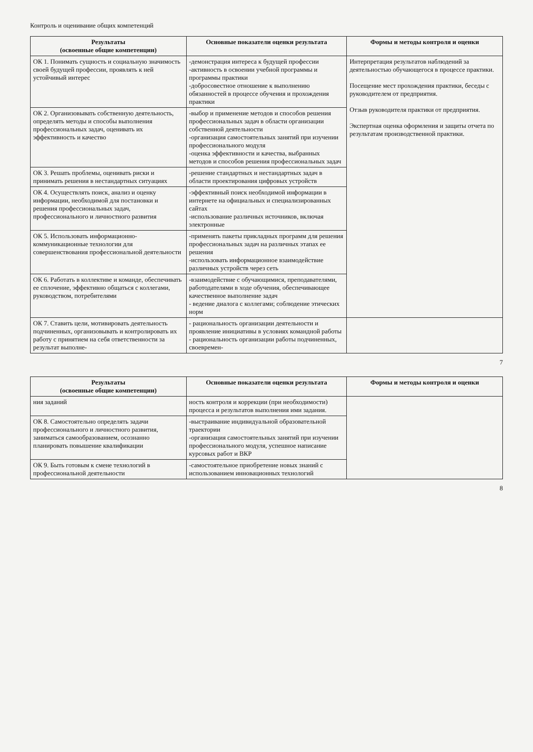Контроль и оценивание общих компетенций
| Результаты (освоенные общие компетенции) | Основные показатели оценки результата | Формы и методы контроля и оценки |
| --- | --- | --- |
| ОК 1. Понимать сущность и социальную значимость своей будущей профессии, проявлять к ней устойчивый интерес | -демонстрация интереса к будущей профессии -активность в освоении учебной программы и программы практики -добросовестное отношение к выполнению обязанностей в процессе обучения и прохождения практики | Интерпретация результатов наблюдений за деятельностью обучающегося в процессе практики. Посещение мест прохождения практики, беседы с руководителем от предприятия. Отзыв руководителя практики от предприятия. Экспертная оценка оформления и защиты отчета по результатам производственной практики. |
| ОК 2. Организовывать собственную деятельность, определять методы и способы выполнения профессиональных задач, оценивать их эффективность и качество | -выбор и применение методов и способов решения профессиональных задач в области организации собственной деятельности -организация самостоятельных занятий при изучении профессионального модуля -оценка эффективности и качества, выбранных методов и способов решения профессиональных задач | |
| ОК 3. Решать проблемы, оценивать риски и принимать решения в нестандартных ситуациях | -решение стандартных и нестандартных задач в области проектирования цифровых устройств | |
| ОК 4. Осуществлять поиск, анализ и оценку информации, необходимой для постановки и решения профессиональных задач, профессионального и личностного развития | -эффективный поиск необходимой информации в интернете на официальных и специализированных сайтах -использование различных источников, включая электронные | |
| ОК 5. Использовать информационно-коммуникационные технологии для совершенствования профессиональной деятельности | -применять пакеты прикладных программ для решения профессиональных задач на различных этапах ее решения -использовать информационное взаимодействие различных устройств через сеть | |
| ОК 6. Работать в коллективе и команде, обеспечивать ее сплочение, эффективно общаться с коллегами, руководством, потребителями | -взаимодействие с обучающимися, преподавателями, работодателями в ходе обучения, обеспечивающее качественное выполнение задач - ведение диалога с коллегами; соблюдение этических норм | |
| ОК 7. Ставить цели, мотивировать деятельность подчиненных, организовывать и контролировать их работу с принятием на себя ответственности за результат выполне- | - рациональность организации деятельности и проявление инициативы в условиях командной работы - рациональность организации работы подчиненных, своевремен- | |
7
| Результаты (освоенные общие компетенции) | Основные показатели оценки результата | Формы и методы контроля и оценки |
| --- | --- | --- |
| ния заданий | ность контроля и коррекции (при необходимости) процесса и результатов выполнения ими задания. | |
| ОК 8. Самостоятельно определять задачи профессионального и личностного развития, заниматься самообразованием, осознанно планировать повышение квалификации | -выстраивание индивидуальной образовательной траектории -организация самостоятельных занятий при изучении профессионального модуля, успешное написание курсовых работ и ВКР | |
| ОК 9. Быть готовым к смене технологий в профессиональной деятельности | -самостоятельное приобретение новых знаний с использованием инновационных технологий | |
8